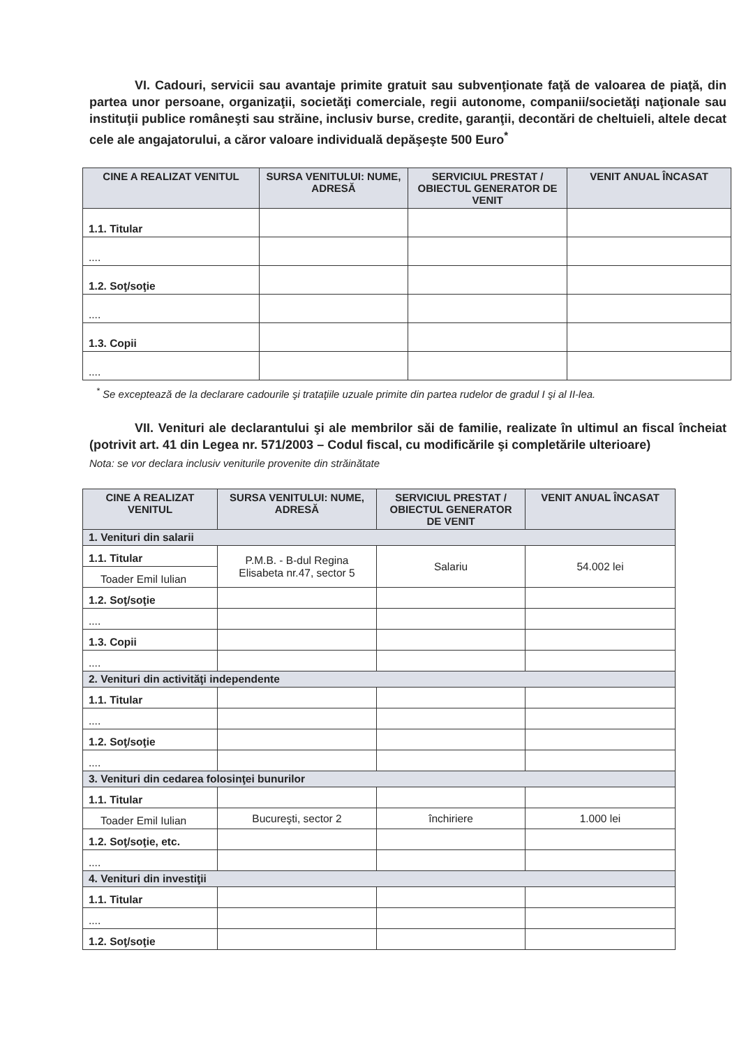VI. Cadouri, servicii sau avantaje primite gratuit sau subvenţionate faţă de valoarea de piaţă, din partea unor persoane, organizaţii, societăţi comerciale, regii autonome, companii/societăţi naţionale sau instituţii publice româneşti sau străine, inclusiv burse, credite, garanţii, decontări de cheltuieli, altele decat cele ale angajatorului, a căror valoare individuală depăşeşte 500 Euro<sup>*</sup>
| CINE A REALIZAT VENITUL | SURSA VENITULUI: NUME, ADRESĂ | SERVICIUL PRESTAT / OBIECTUL GENERATOR DE VENIT | VENIT ANUAL ÎNCASAT |
| --- | --- | --- | --- |
| 1.1. Titular | | | |
| .... | | | |
| 1.2. Soţ/soţie | | | |
| .... | | | |
| 1.3. Copii | | | |
| .... | | | |
<sup>*</sup> Se exceptează de la declarare cadourile şi trataţiile uzuale primite din partea rudelor de gradul I şi al II-lea.
VII. Venituri ale declarantului şi ale membrilor săi de familie, realizate în ultimul an fiscal încheiat (potrivit art. 41 din Legea nr. 571/2003 – Codul fiscal, cu modificările şi completările ulterioare)
Nota: se vor declara inclusiv veniturile provenite din străinătate
| CINE A REALIZAT VENITUL | SURSA VENITULUI: NUME, ADRESĂ | SERVICIUL PRESTAT / OBIECTUL GENERATOR DE VENIT | VENIT ANUAL ÎNCASAT |
| --- | --- | --- | --- |
| 1. Venituri din salarii | | | |
| 1.1. Titular | P.M.B. - B-dul Regina Elisabeta nr.47, sector 5 | Salariu | 54.002 lei |
| Toader Emil Iulian | | | |
| 1.2. Soţ/soţie | | | |
| .... | | | |
| 1.3. Copii | | | |
| .... | | | |
| 2. Venituri din activităţi independente | | | |
| 1.1. Titular | | | |
| .... | | | |
| 1.2. Soţ/soţie | | | |
| .... | | | |
| 3. Venituri din cedarea folosinţei bunurilor | | | |
| 1.1. Titular | | | |
| Toader Emil Iulian | Bucureşti, sector 2 | închiriere | 1.000 lei |
| 1.2. Soţ/soţie, etc. | | | |
| .... | | | |
| 4. Venituri din investiţii | | | |
| 1.1. Titular | | | |
| .... | | | |
| 1.2. Soţ/soţie | | | |